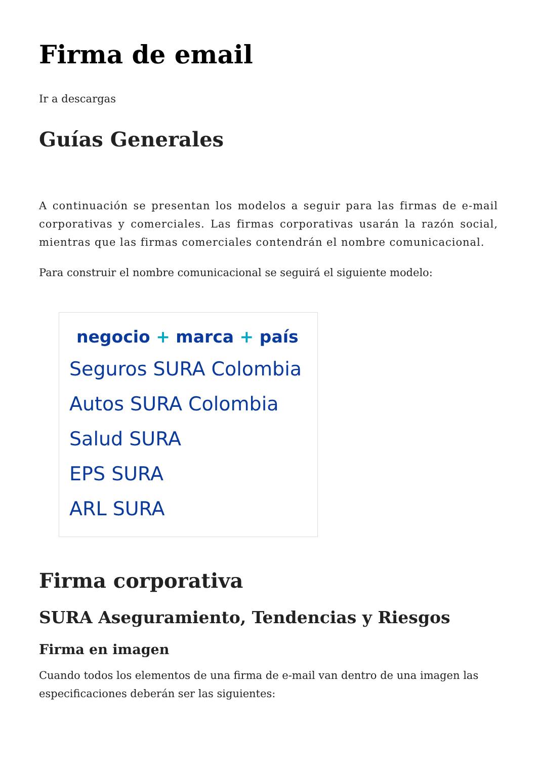Firma de email
Ir a descargas
Guías Generales
A continuación se presentan los modelos a seguir para las firmas de e-mail corporativas y comerciales. Las firmas corporativas usarán la razón social, mientras que las firmas comerciales contendrán el nombre comunicacional.
Para construir el nombre comunicacional se seguirá el siguiente modelo:
negocio + marca + país
Seguros SURA Colombia
Autos SURA Colombia
Salud SURA
EPS SURA
ARL SURA
Firma corporativa
SURA Aseguramiento, Tendencias y Riesgos
Firma en imagen
Cuando todos los elementos de una firma de e-mail van dentro de una imagen las especificaciones deberán ser las siguientes: